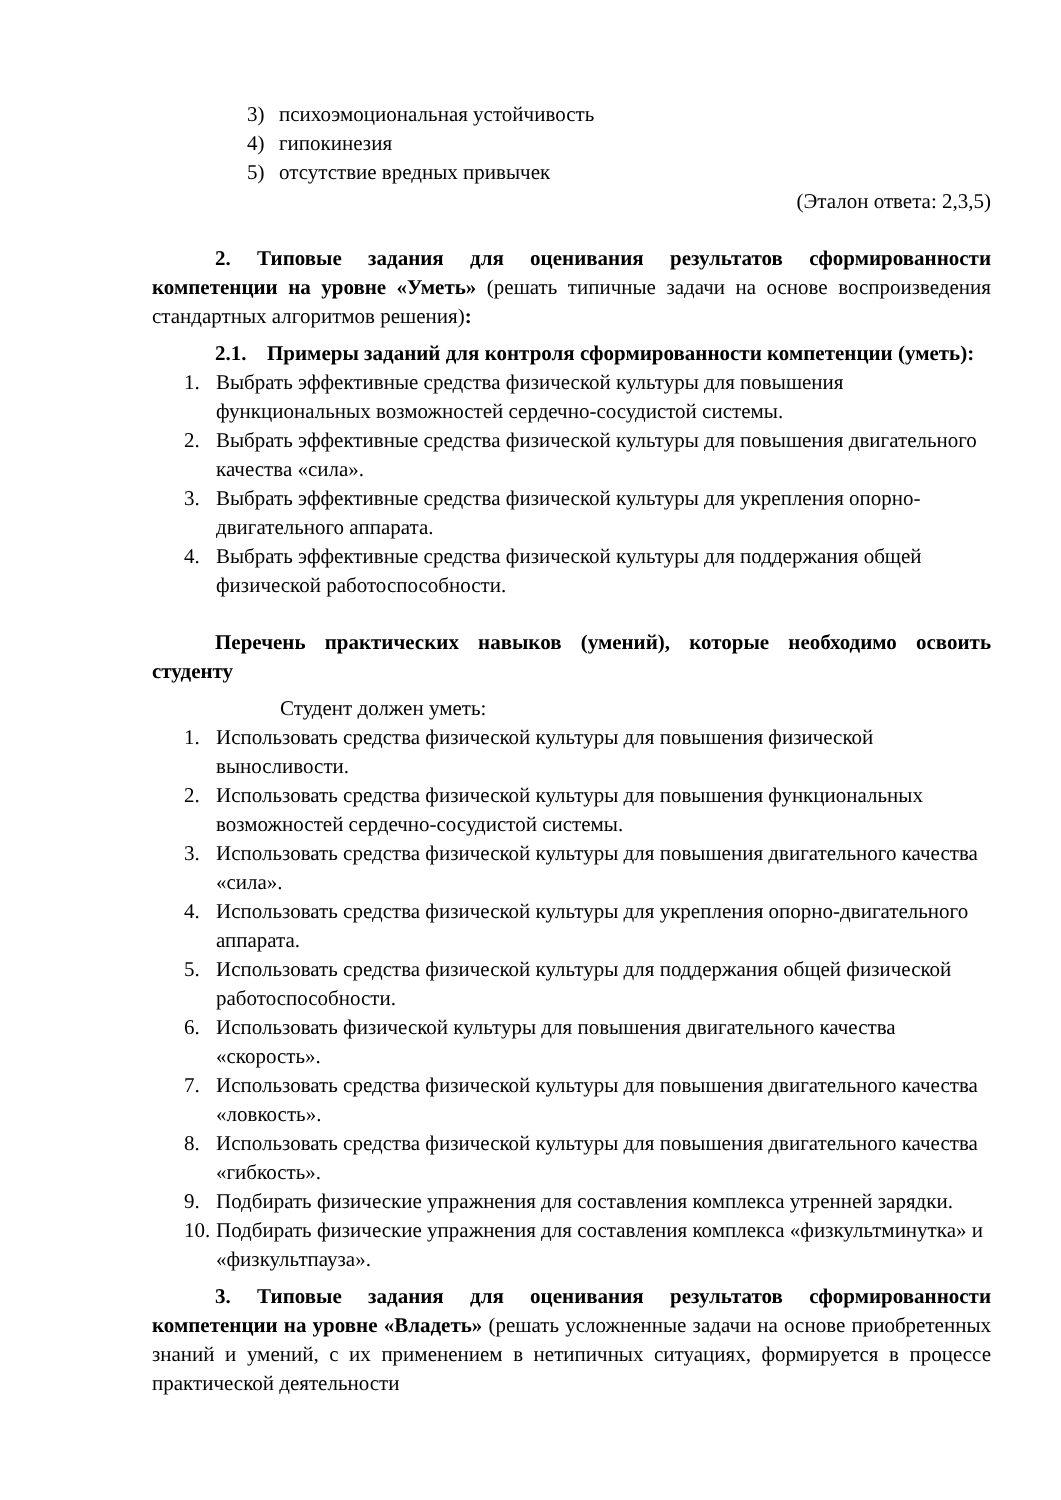3) психоэмоциональная устойчивость
4) гипокинезия
5) отсутствие вредных привычек
(Эталон ответа: 2,3,5)
2. Типовые задания для оценивания результатов сформированности компетенции на уровне «Уметь» (решать типичные задачи на основе воспроизведения стандартных алгоритмов решения):
2.1. Примеры заданий для контроля сформированности компетенции (уметь):
1. Выбрать эффективные средства физической культуры для повышения функциональных возможностей сердечно-сосудистой системы.
2. Выбрать эффективные средства физической культуры для повышения двигательного качества «сила».
3. Выбрать эффективные средства физической культуры для укрепления опорно-двигательного аппарата.
4. Выбрать эффективные средства физической культуры для поддержания общей физической работоспособности.
Перечень практических навыков (умений), которые необходимо освоить студенту
Студент должен уметь:
1. Использовать средства физической культуры для повышения физической выносливости.
2. Использовать средства физической культуры для повышения функциональных возможностей сердечно-сосудистой системы.
3. Использовать средства физической культуры для повышения двигательного качества «сила».
4. Использовать средства физической культуры для укрепления опорно-двигательного аппарата.
5. Использовать средства физической культуры для поддержания общей физической работоспособности.
6. Использовать физической культуры для повышения двигательного качества «скорость».
7. Использовать средства физической культуры для повышения двигательного качества «ловкость».
8. Использовать средства физической культуры для повышения двигательного качества «гибкость».
9. Подбирать физические упражнения для составления комплекса утренней зарядки.
10. Подбирать физические упражнения для составления комплекса «физкультминутка» и «физкультпауза».
3. Типовые задания для оценивания результатов сформированности компетенции на уровне «Владеть» (решать усложненные задачи на основе приобретенных знаний и умений, с их применением в нетипичных ситуациях, формируется в процессе практической деятельности